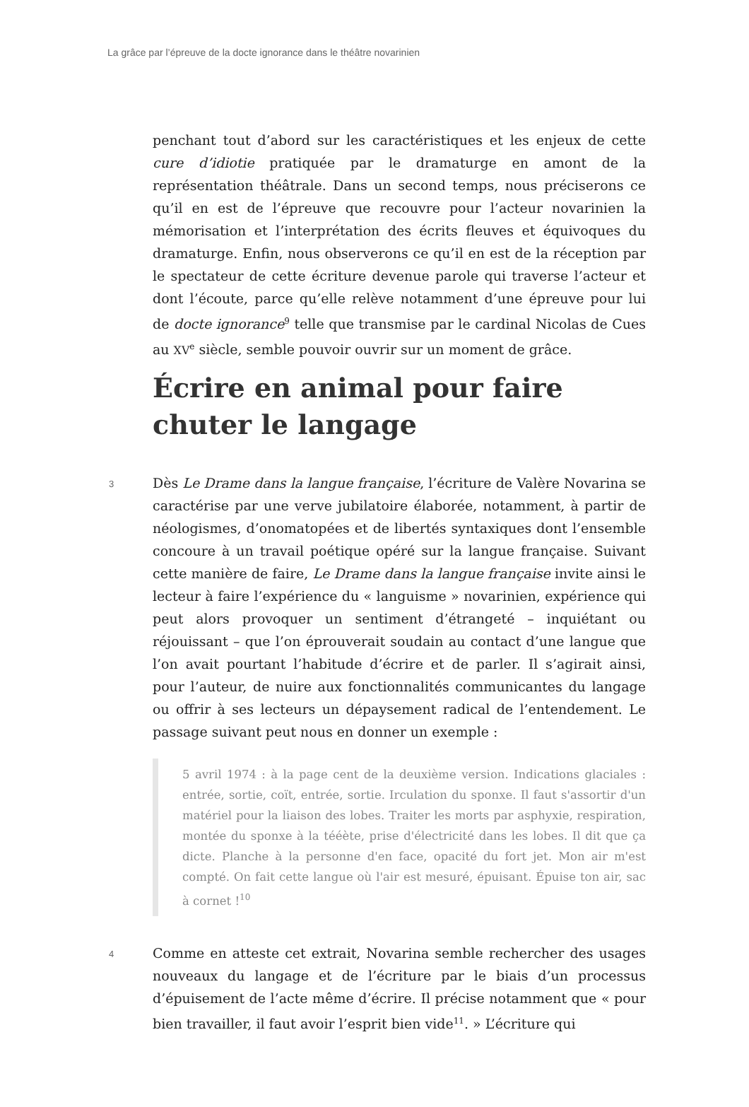La grâce par l’épreuve de la docte ignorance dans le théâtre novarinien
penchant tout d’abord sur les caractéristiques et les enjeux de cette cure d’idiotie pratiquée par le dramaturge en amont de la représentation théâtrale. Dans un second temps, nous préciserons ce qu’il en est de l’épreuve que recouvre pour l’acteur novarinien la mémorisation et l’interprétation des écrits fleuves et équivoques du dramaturge. Enfin, nous observerons ce qu’il en est de la réception par le spectateur de cette écriture devenue parole qui traverse l’acteur et dont l’écoute, parce qu’elle relève notamment d’une épreuve pour lui de docte ignorance<sup>9</sup> telle que transmise par le cardinal Nicolas de Cues au XV<sup>e</sup> siècle, semble pouvoir ouvrir sur un moment de grâce.
Écrire en animal pour faire chuter le langage
3 Dès Le Drame dans la langue française, l’écriture de Valère Novarina se caractérise par une verve jubilatoire élaborée, notamment, à partir de néologismes, d’onomatopées et de libertés syntaxiques dont l’ensemble concoure à un travail poétique opéré sur la langue française. Suivant cette manière de faire, Le Drame dans la langue française invite ainsi le lecteur à faire l’expérience du « languisme » novarinien, expérience qui peut alors provoquer un sentiment d’étrangeté – inquiétant ou réjouissant – que l’on éprouverait soudain au contact d’une langue que l’on avait pourtant l’habitude d’écrire et de parler. Il s’agirait ainsi, pour l’auteur, de nuire aux fonctionnalités communicantes du langage ou offrir à ses lecteurs un dépaysement radical de l’entendement. Le passage suivant peut nous en donner un exemple :
5 avril 1974 : à la page cent de la deuxième version. Indications glaciales : entrée, sortie, coït, entrée, sortie. Irculation du sponxe. Il faut s'assortir d'un matériel pour la liaison des lobes. Traiter les morts par asphyxie, respiration, montée du sponxe à la tééète, prise d'électricité dans les lobes. Il dit que ça dicte. Planche à la personne d'en face, opacité du fort jet. Mon air m'est compté. On fait cette langue où l'air est mesuré, épuisant. Épuise ton air, sac à cornet !<sup>10</sup>
4 Comme en atteste cet extrait, Novarina semble rechercher des usages nouveaux du langage et de l’écriture par le biais d’un processus d’épuisement de l’acte même d’écrire. Il précise notamment que « pour bien travailler, il faut avoir l’esprit bien vide<sup>11</sup>. » L’écriture qui